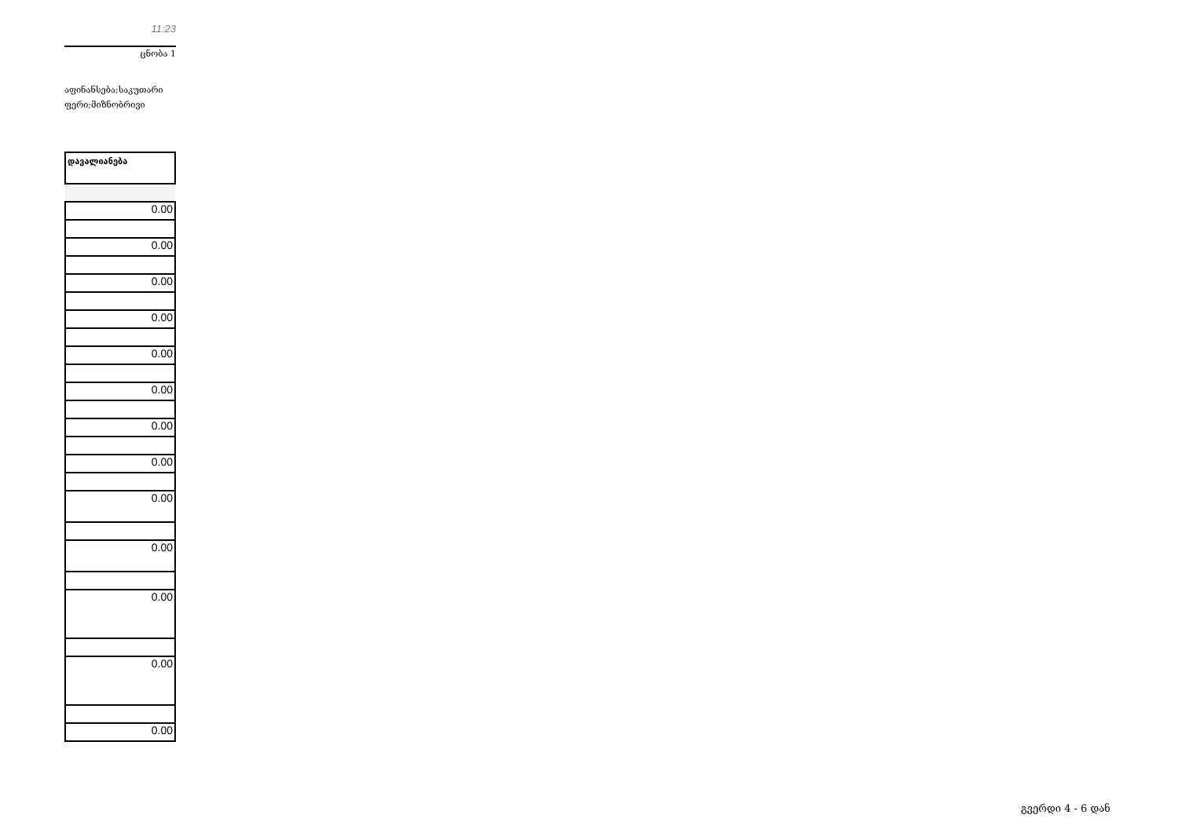11:23
ცნობა 1
აფინანსება;საკუთარი
ფერი;მიზნობრივი
| დავალიანება |
| --- |
| 0.00 |
| 0.00 |
| 0.00 |
| 0.00 |
| 0.00 |
| 0.00 |
| 0.00 |
| 0.00 |
| 0.00 |
| 0.00 |
| 0.00 |
| 0.00 |
| 0.00 |
გვერდი 4 - 6 დან